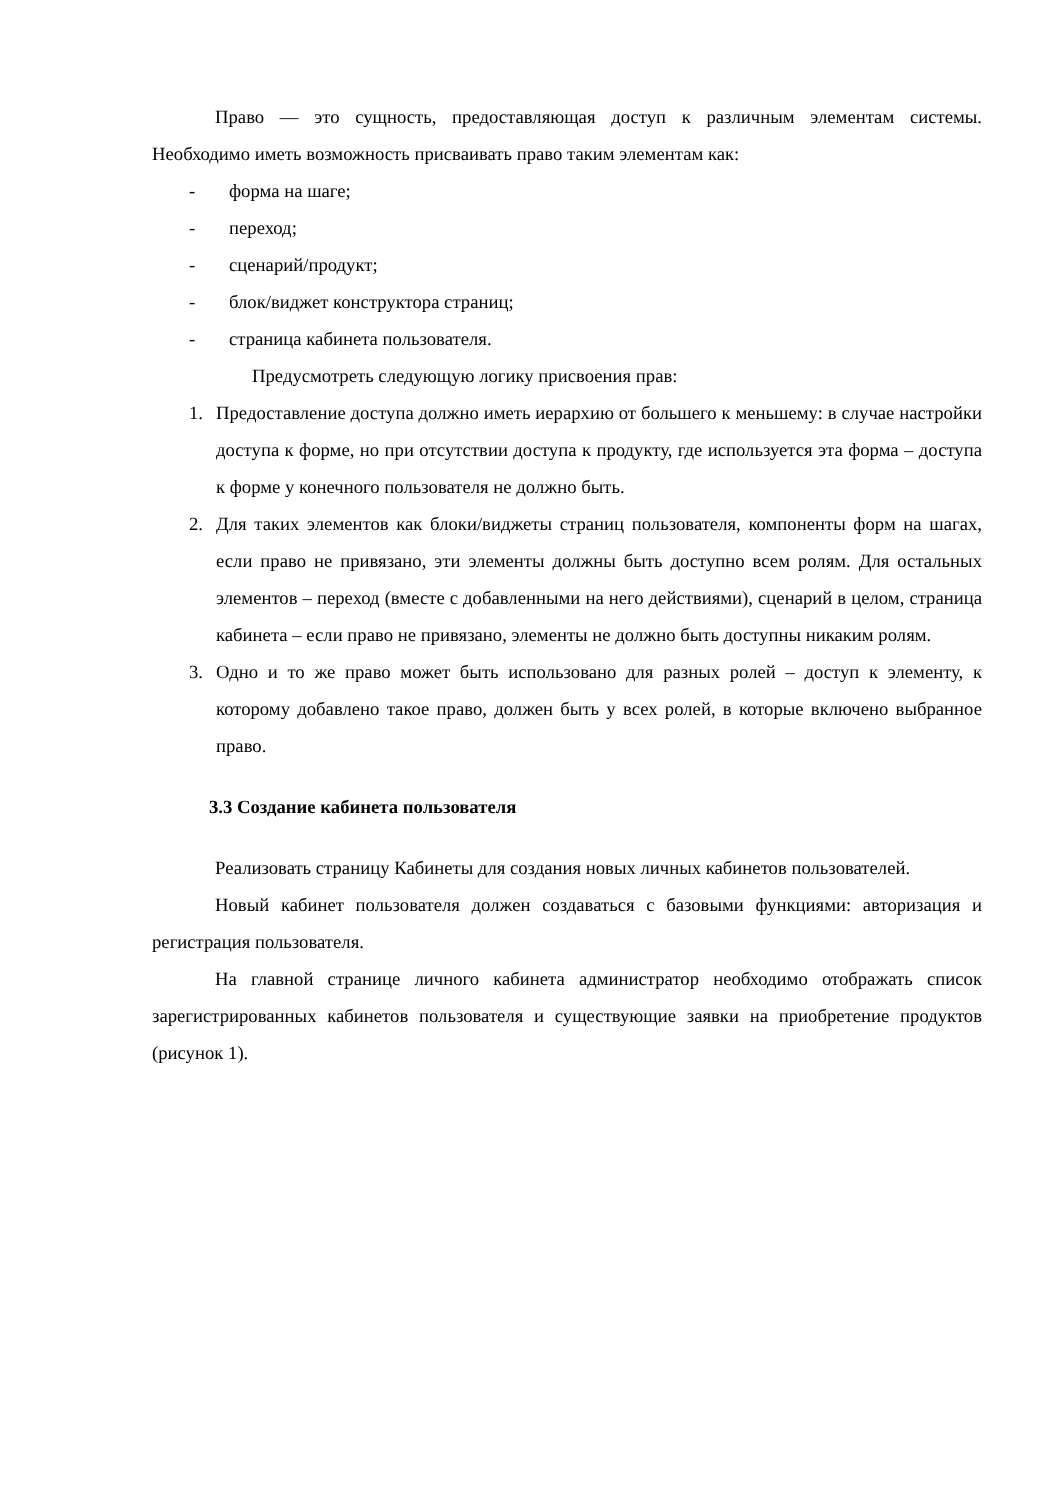Право — это сущность, предоставляющая доступ к различным элементам системы. Необходимо иметь возможность присваивать право таким элементам как:
- форма на шаге;
- переход;
- сценарий/продукт;
- блок/виджет конструктора страниц;
- страница кабинета пользователя.
Предусмотреть следующую логику присвоения прав:
1. Предоставление доступа должно иметь иерархию от большего к меньшему: в случае настройки доступа к форме, но при отсутствии доступа к продукту, где используется эта форма – доступа к форме у конечного пользователя не должно быть.
2. Для таких элементов как блоки/виджеты страниц пользователя, компоненты форм на шагах, если право не привязано, эти элементы должны быть доступно всем ролям. Для остальных элементов – переход (вместе с добавленными на него действиями), сценарий в целом, страница кабинета – если право не привязано, элементы не должно быть доступны никаким ролям.
3. Одно и то же право может быть использовано для разных ролей – доступ к элементу, к которому добавлено такое право, должен быть у всех ролей, в которые включено выбранное право.
3.3 Создание кабинета пользователя
Реализовать страницу Кабинеты для создания новых личных кабинетов пользователей.
Новый кабинет пользователя должен создаваться с базовыми функциями: авторизация и регистрация пользователя.
На главной странице личного кабинета администратор необходимо отображать список зарегистрированных кабинетов пользователя и существующие заявки на приобретение продуктов (рисунок 1).